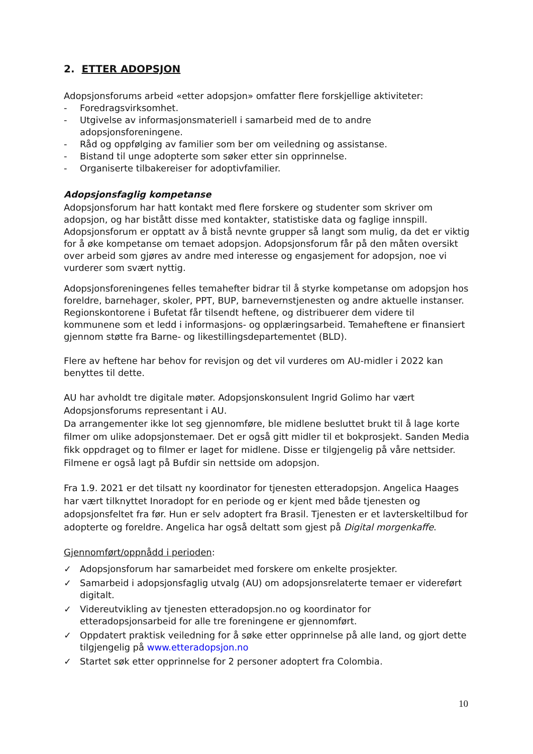2. ETTER ADOPSJON
Adopsjonsforums arbeid «etter adopsjon» omfatter flere forskjellige aktiviteter:
- Foredragsvirksomhet.
- Utgivelse av informasjonsmateriell i samarbeid med de to andre adopsjonsforeningene.
- Råd og oppfølging av familier som ber om veiledning og assistanse.
- Bistand til unge adopterte som søker etter sin opprinnelse.
- Organiserte tilbakereiser for adoptivfamilier.
Adopsjonsfaglig kompetanse
Adopsjonsforum har hatt kontakt med flere forskere og studenter som skriver om adopsjon, og har bistått disse med kontakter, statistiske data og faglige innspill. Adopsjonsforum er opptatt av å bistå nevnte grupper så langt som mulig, da det er viktig for å øke kompetanse om temaet adopsjon. Adopsjonsforum får på den måten oversikt over arbeid som gjøres av andre med interesse og engasjement for adopsjon, noe vi vurderer som svært nyttig.
Adopsjonsforeningenes felles temahefter bidrar til å styrke kompetanse om adopsjon hos foreldre, barnehager, skoler, PPT, BUP, barnevernstjenesten og andre aktuelle instanser. Regionskontorene i Bufetat får tilsendt heftene, og distribuerer dem videre til kommunene som et ledd i informasjons- og opplæringsarbeid. Temaheftene er finansiert gjennom støtte fra Barne- og likestillingsdepartementet (BLD).
Flere av heftene har behov for revisjon og det vil vurderes om AU-midler i 2022 kan benyttes til dette.
AU har avholdt tre digitale møter. Adopsjonskonsulent Ingrid Golimo har vært Adopsjonsforums representant i AU.
Da arrangementer ikke lot seg gjennomføre, ble midlene besluttet brukt til å lage korte filmer om ulike adopsjonstemaer. Det er også gitt midler til et bokprosjekt. Sanden Media fikk oppdraget og to filmer er laget for midlene. Disse er tilgjengelig på våre nettsider. Filmene er også lagt på Bufdir sin nettside om adopsjon.
Fra 1.9. 2021 er det tilsatt ny koordinator for tjenesten etteradopsjon. Angelica Haages har vært tilknyttet Inoradopt for en periode og er kjent med både tjenesten og adopsjonsfeltet fra før. Hun er selv adoptert fra Brasil. Tjenesten er et lavterskeltilbud for adopterte og foreldre. Angelica har også deltatt som gjest på Digital morgenkaffe.
Gjennomført/oppnådd i perioden:
✓ Adopsjonsforum har samarbeidet med forskere om enkelte prosjekter.
✓ Samarbeid i adopsjonsfaglig utvalg (AU) om adopsjonsrelaterte temaer er videreført digitalt.
✓ Videreutvikling av tjenesten etteradopsjon.no og koordinator for etteradopsjonsarbeid for alle tre foreningene er gjennomført.
✓ Oppdatert praktisk veiledning for å søke etter opprinnelse på alle land, og gjort dette tilgjengelig på www.etteradopsjon.no
✓ Startet søk etter opprinnelse for 2 personer adoptert fra Colombia.
10